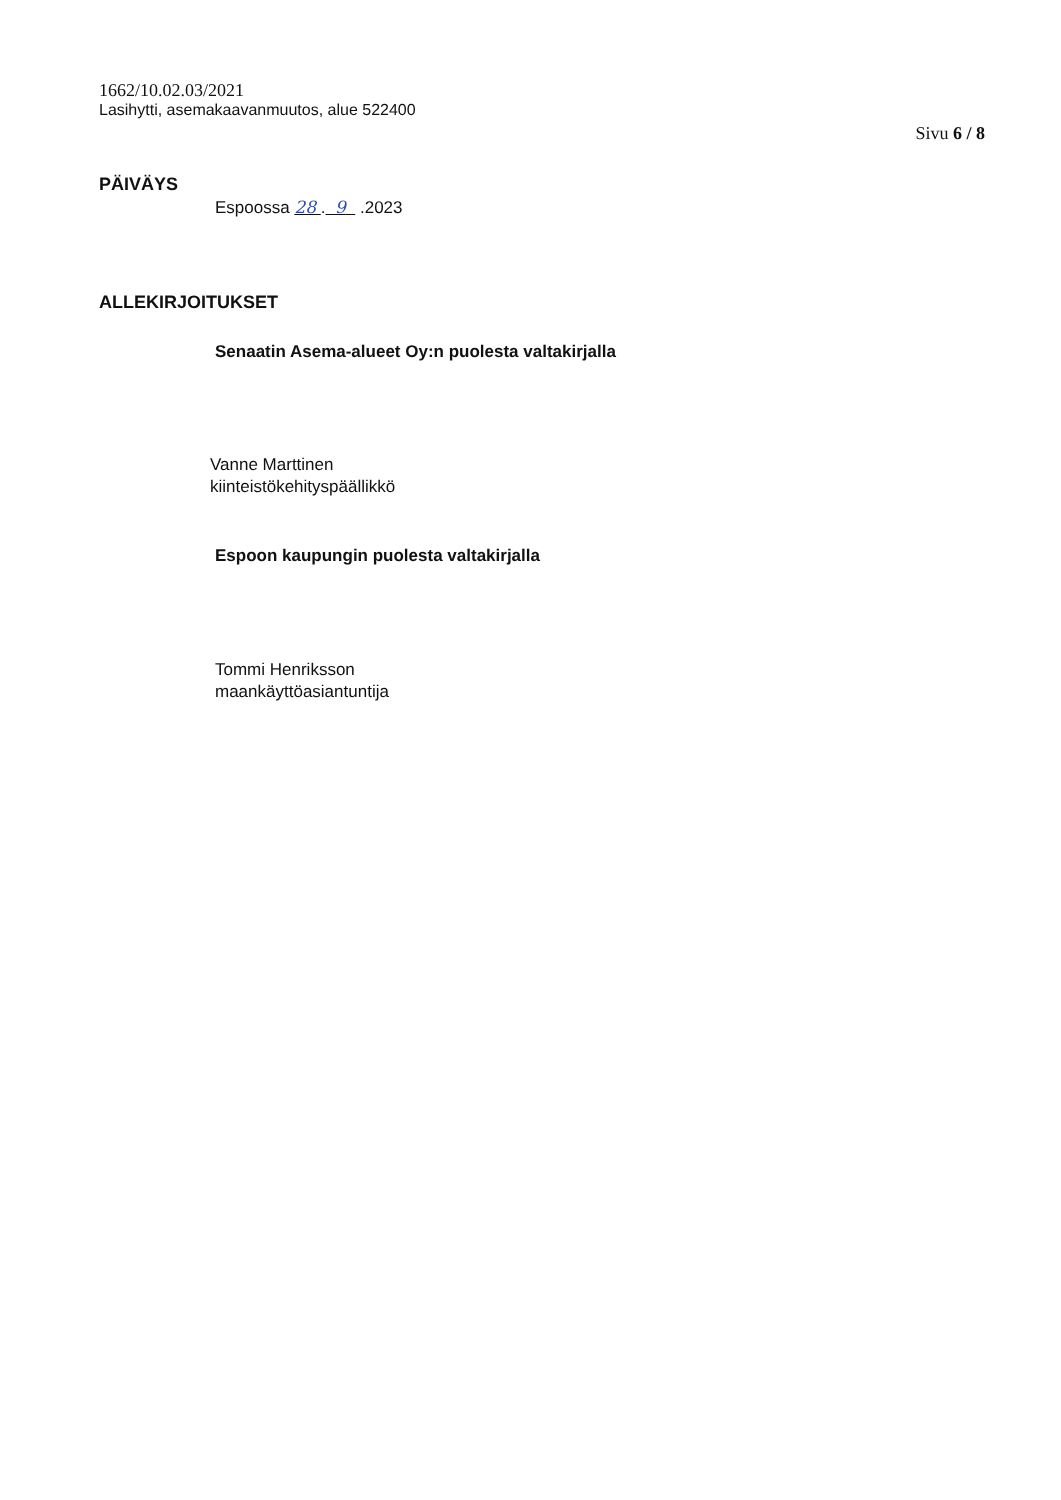1662/10.02.03/2021
Lasihytti, asemakaavanmuutos, alue 522400
Sivu 6 / 8
PÄIVÄYS
Espoossa 28 . 9 .2023
ALLEKIRJOITUKSET
Senaatin Asema-alueet Oy:n puolesta valtakirjalla
Vanne Marttinen
kiinteistökehityspäällikkö
Espoon kaupungin puolesta valtakirjalla
Tommi Henriksson
maankäyttöasiantuntija